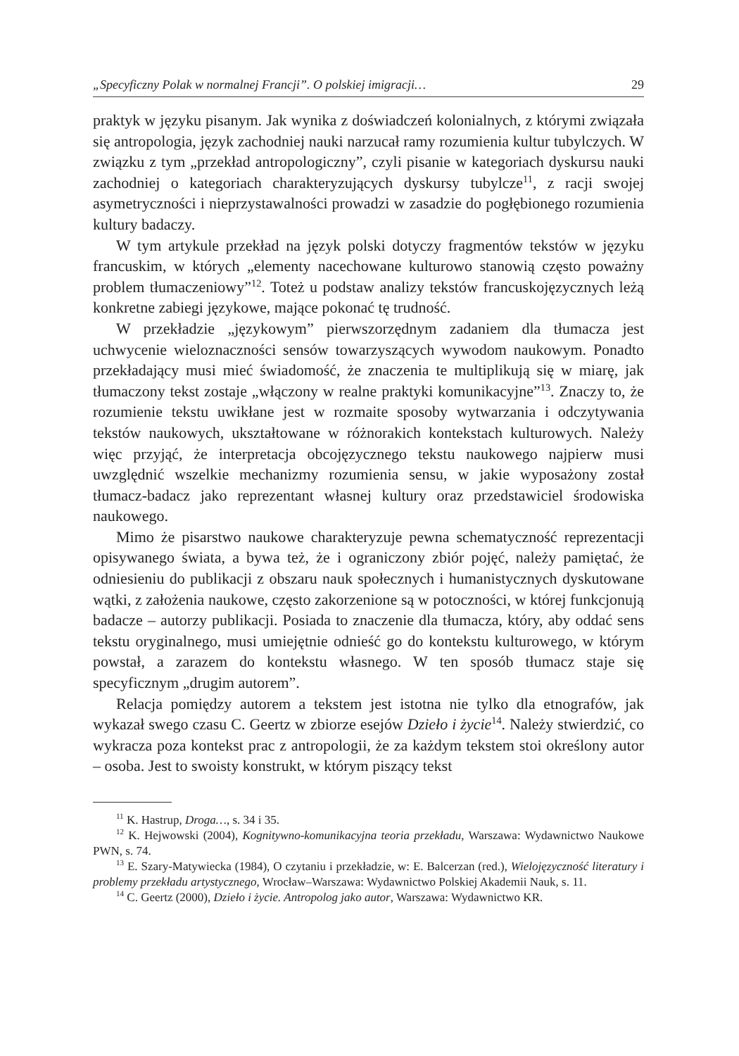„Specyficzny Polak w normalnej Francji”. O polskiej imigracji… 29
praktyk w języku pisanym. Jak wynika z doświadczeń kolonialnych, z którymi związała się antropologia, język zachodniej nauki narzucał ramy rozumienia kultur tubylczych. W związku z tym „przekład antropologiczny”, czyli pisanie w kategoriach dyskursu nauki zachodniej o kategoriach charakteryzujących dyskursy tubylcze<sup>11</sup>, z racji swojej asymetryczności i nieprzystawalności prowadzi w zasadzie do pogłębionego rozumienia kultury badaczy.
W tym artykule przekład na język polski dotyczy fragmentów tekstów w języku francuskim, w których „elementy nacechowane kulturowo stanowią często poważny problem tłumaczeniowy”<sup>12</sup>. Toteż u podstaw analizy tekstów francuskojęzycznych leżą konkretne zabiegi językowe, mające pokonać tę trudność.
W przekładzie „językowym” pierwszorzędnym zadaniem dla tłumacza jest uchwycenie wieloznaczności sensów towarzyszących wywodom naukowym. Ponadto przekładający musi mieć świadomość, że znaczenia te multiplikują się w miarę, jak tłumaczony tekst zostaje „włączony w realne praktyki komunikacyjne”<sup>13</sup>. Znaczy to, że rozumienie tekstu uwikłane jest w rozmaite sposoby wytwarzania i odczytywania tekstów naukowych, ukształtowane w różnorakich kontekstach kulturowych. Należy więc przyjąć, że interpretacja obcojęzycznego tekstu naukowego najpierw musi uwzględnić wszelkie mechanizmy rozumienia sensu, w jakie wyposażony został tłumacz-badacz jako reprezentant własnej kultury oraz przedstawiciel środowiska naukowego.
Mimo że pisarstwo naukowe charakteryzuje pewna schematyczność reprezentacji opisywanego świata, a bywa też, że i ograniczony zbiór pojęć, należy pamiętać, że odniesieniu do publikacji z obszaru nauk społecznych i humanistycznych dyskutowane wątki, z założenia naukowe, często zakorzenione są w potoczności, w której funkcjonują badacze – autorzy publikacji. Posiada to znaczenie dla tłumacza, który, aby oddać sens tekstu oryginalnego, musi umiejętnie odnieść go do kontekstu kulturowego, w którym powstał, a zarazem do kontekstu własnego. W ten sposób tłumacz staje się specyficznym „drugim autorem”.
Relacja pomiędzy autorem a tekstem jest istotna nie tylko dla etnografów, jak wykazał swego czasu C. Geertz w zbiorze esejów Dzieło i życie<sup>14</sup>. Należy stwierdzić, co wykracza poza kontekst prac z antropologii, że za każdym tekstem stoi określony autor – osoba. Jest to swoisty konstrukt, w którym piszący tekst
<sup>11</sup> K. Hastrup, Droga…, s. 34 i 35.
<sup>12</sup> K. Hejwowski (2004), Kognitywno-komunikacyjna teoria przekładu, Warszawa: Wydawnictwo Naukowe PWN, s. 74.
<sup>13</sup> E. Szary-Matywiecka (1984), O czytaniu i przekładzie, w: E. Balcerzan (red.), Wielojęzyczność literatury i problemy przekładu artystycznego, Wrocław–Warszawa: Wydawnictwo Polskiej Akademii Nauk, s. 11.
<sup>14</sup> C. Geertz (2000), Dzieło i życie. Antropolog jako autor, Warszawa: Wydawnictwo KR.